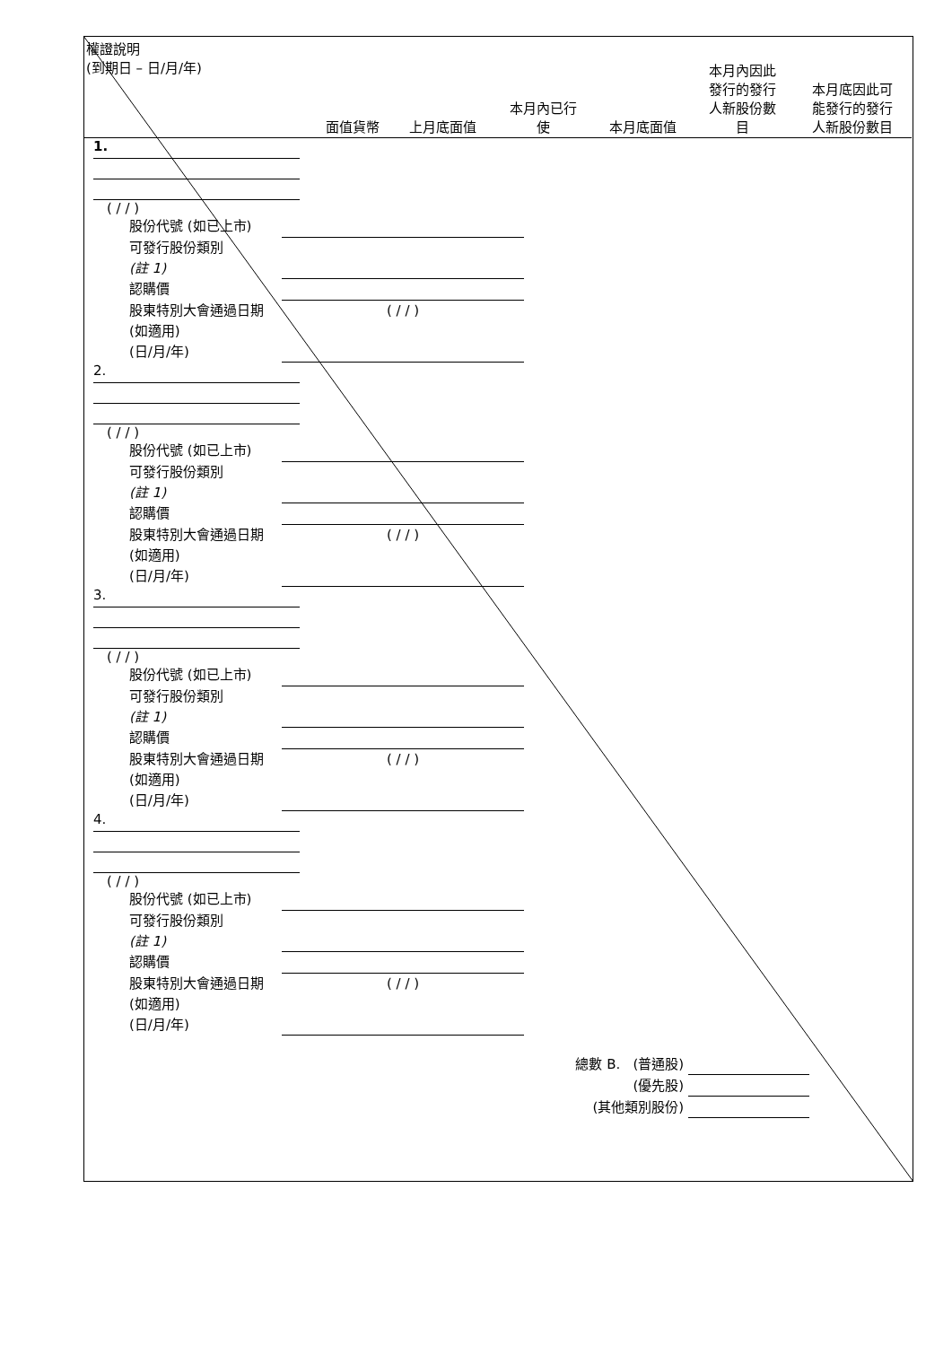| 權證說明 (到期日 – 日/月/年) | 面值貨幣 | 上月底面值 | 本月內已行 使 | 本月底面值 | 本月內因此 發行的發行 人新股份數 目 | 本月底因此可 能發行的發行 人新股份數目 |
| --- | --- | --- | --- | --- | --- | --- |
| 1. ( / / ) 股份代號 (如已上市) 可發行股份類別 (註 1) 認購價 股東特別大會通過日期 (如適用) (日/月/年) ( / / ) 2. ( / / ) 股份代號 (如已上市) 可發行股份類別 (註 1) 認購價 股東特別大會通過日期 (如適用) (日/月/年) ( / / ) 3. ( / / ) 股份代號 (如已上市) 可發行股份類別 (註 1) 認購價 股東特別大會通過日期 (如適用) (日/月/年) ( / / ) 4. ( / / ) 股份代號 (如已上市) 可發行股份類別 (註 1) 認購價 股東特別大會通過日期 (如適用) (日/月/年) ( / / ) 總數 B. (普通股) (優先股) (其他類別股份) | | | | | | |